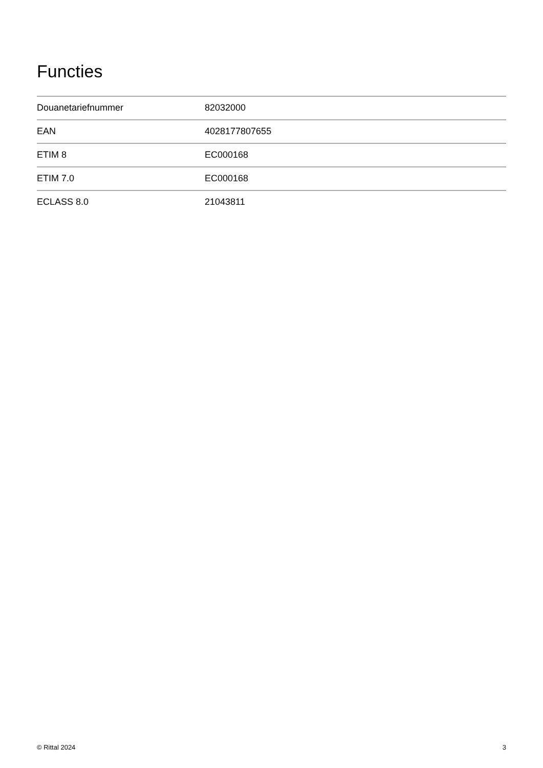Functies
| Douanetariefnummer | 82032000 |
| EAN | 4028177807655 |
| ETIM 8 | EC000168 |
| ETIM 7.0 | EC000168 |
| ECLASS 8.0 | 21043811 |
© Rittal 2024 3